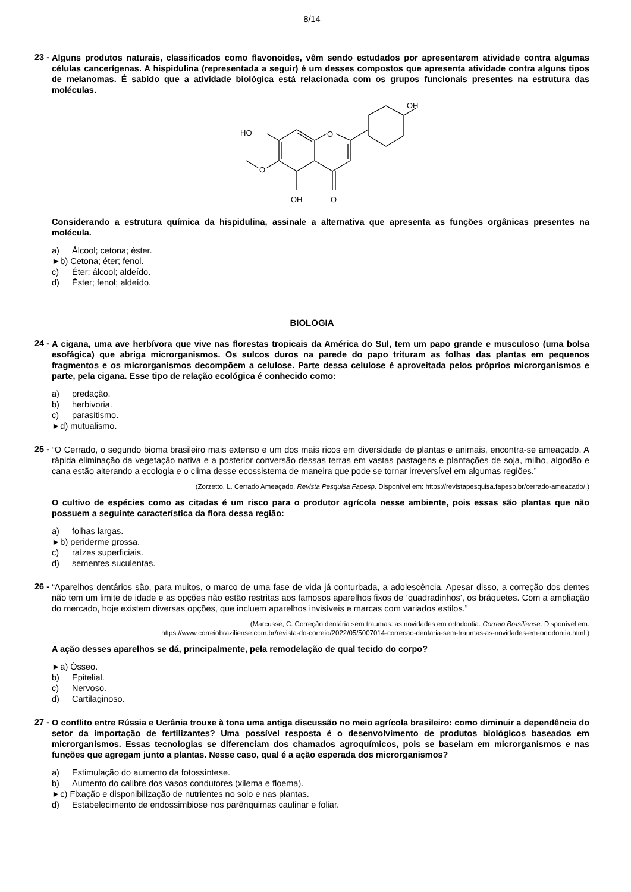8/14
23 -
Alguns produtos naturais, classificados como flavonoides, vêm sendo estudados por apresentarem atividade contra algumas células cancerígenas. A hispidulina (representada a seguir) é um desses compostos que apresenta atividade contra alguns tipos de melanomas. É sabido que a atividade biológica está relacionada com os grupos funcionais presentes na estrutura das moléculas.
O
HO
O
OH
O
OH
Considerando a estrutura química da hispidulina, assinale a alternativa que apresenta as funções orgânicas presentes na molécula.
a) Álcool; cetona; éster.
►b) Cetona; éter; fenol.
c) Éter; álcool; aldeído.
d) Éster; fenol; aldeído.
BIOLOGIA
24 -
A cigana, uma ave herbívora que vive nas florestas tropicais da América do Sul, tem um papo grande e musculoso (uma bolsa esofágica) que abriga microrganismos. Os sulcos duros na parede do papo trituram as folhas das plantas em pequenos fragmentos e os microrganismos decompõem a celulose. Parte dessa celulose é aproveitada pelos próprios microrganismos e parte, pela cigana. Esse tipo de relação ecológica é conhecido como:
a) predação.
b) herbivoria.
c) parasitismo.
►d) mutualismo.
25 -
“O Cerrado, o segundo bioma brasileiro mais extenso e um dos mais ricos em diversidade de plantas e animais, encontra-se ameaçado. A rápida eliminação da vegetação nativa e a posterior conversão dessas terras em vastas pastagens e plantações de soja, milho, algodão e cana estão alterando a ecologia e o clima desse ecossistema de maneira que pode se tornar irreversível em algumas regiões.”
(Zorzetto, L. Cerrado Ameaçado. Revista Pesquisa Fapesp. Disponível em: https://revistapesquisa.fapesp.br/cerrado-ameacado/.)
O cultivo de espécies como as citadas é um risco para o produtor agrícola nesse ambiente, pois essas são plantas que não possuem a seguinte característica da flora dessa região:
a) folhas largas.
►b) periderme grossa.
c) raízes superficiais.
d) sementes suculentas.
26 -
“Aparelhos dentários são, para muitos, o marco de uma fase de vida já conturbada, a adolescência. Apesar disso, a correção dos dentes não tem um limite de idade e as opções não estão restritas aos famosos aparelhos fixos de ‘quadradinhos’, os bráquetes. Com a ampliação do mercado, hoje existem diversas opções, que incluem aparelhos invisíveis e marcas com variados estilos.”
(Marcusse, C. Correção dentária sem traumas: as novidades em ortodontia. Correio Brasiliense. Disponível em:
https://www.correiobraziliense.com.br/revista-do-correio/2022/05/5007014-correcao-dentaria-sem-traumas-as-novidades-em-ortodontia.html.)
A ação desses aparelhos se dá, principalmente, pela remodelação de qual tecido do corpo?
►a) Ósseo.
b) Epitelial.
c) Nervoso.
d) Cartilaginoso.
27 -
O conflito entre Rússia e Ucrânia trouxe à tona uma antiga discussão no meio agrícola brasileiro: como diminuir a dependência do setor da importação de fertilizantes? Uma possível resposta é o desenvolvimento de produtos biológicos baseados em microrganismos. Essas tecnologias se diferenciam dos chamados agroquímicos, pois se baseiam em microrganismos e nas funções que agregam junto a plantas. Nesse caso, qual é a ação esperada dos microrganismos?
a) Estimulação do aumento da fotossíntese.
b) Aumento do calibre dos vasos condutores (xilema e floema).
►c) Fixação e disponibilização de nutrientes no solo e nas plantas.
d) Estabelecimento de endossimbiose nos parênquimas caulinar e foliar.